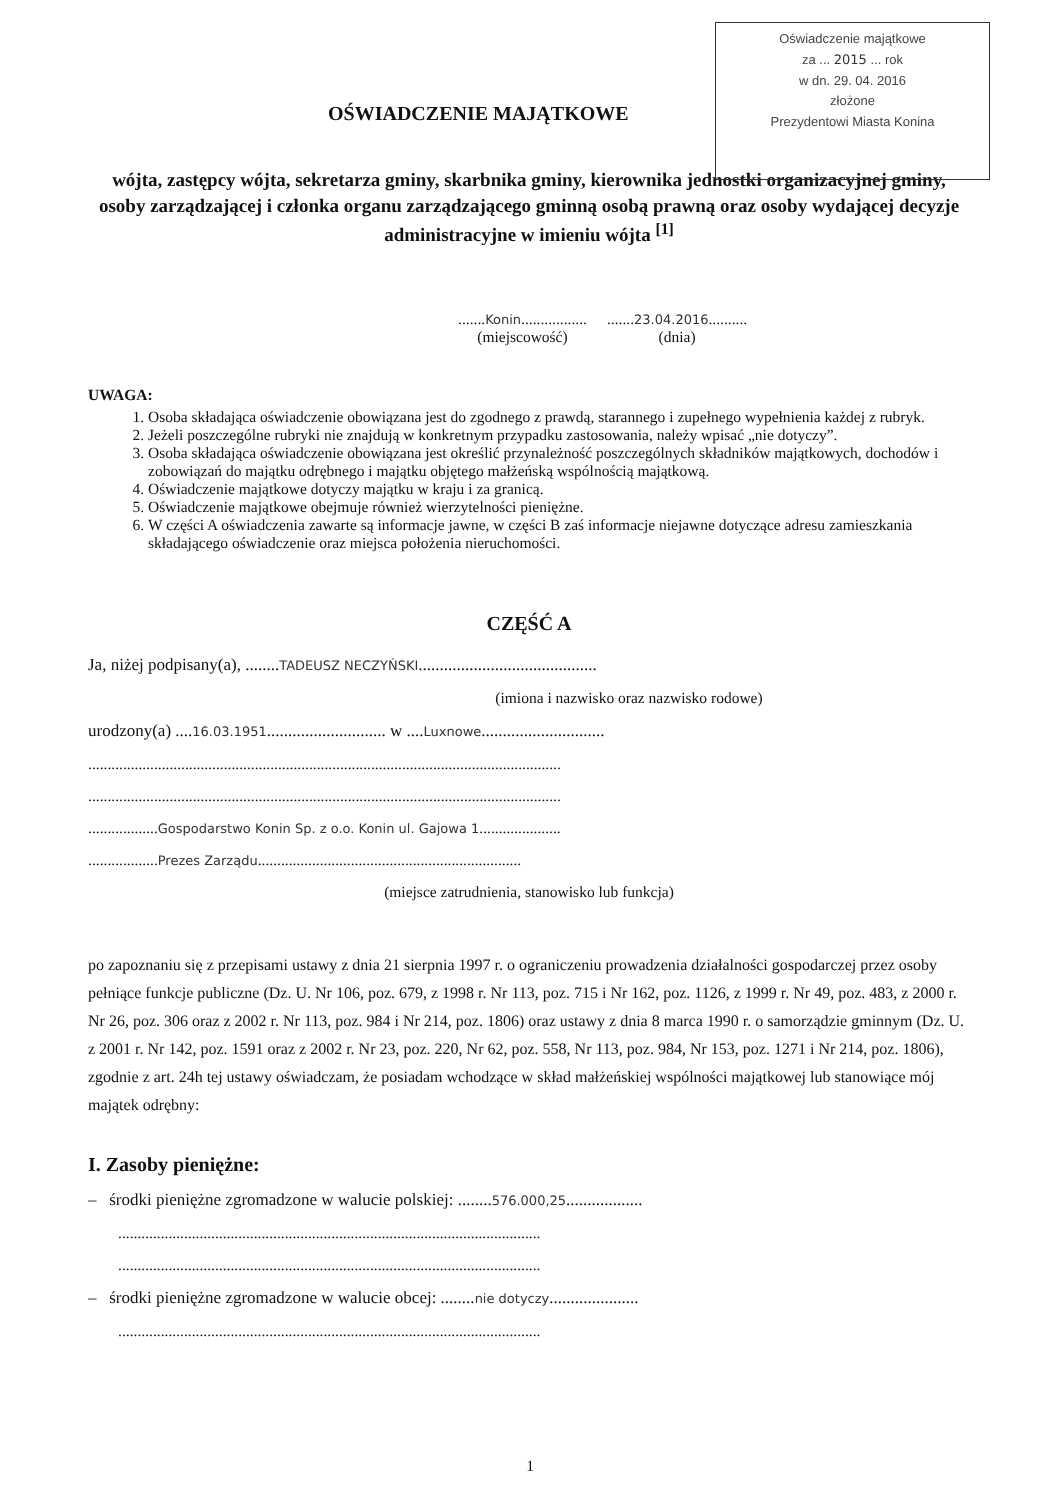Oświadczenie majątkowe
za ... 2015 ... rok
w dn. 29. 04. 2016
złożone
Prezydentowi Miasta Konina
OŚWIADCZENIE MAJĄTKOWE
wójta, zastępcy wójta, sekretarza gminy, skarbnika gminy, kierownika jednostki organizacyjnej gminy, osoby zarządzającej i członka organu zarządzającego gminną osobą prawną oraz osoby wydającej decyzje administracyjne w imieniu wójta <sup>[1]</sup>
.......Konin.................
(miejscowość)
.......23.04.2016..........
(dnia)
UWAGA:
1. Osoba składająca oświadczenie obowiązana jest do zgodnego z prawdą, starannego i zupełnego wypełnienia każdej z rubryk.
2. Jeżeli poszczególne rubryki nie znajdują w konkretnym przypadku zastosowania, należy wpisać „nie dotyczy”.
3. Osoba składająca oświadczenie obowiązana jest określić przynależność poszczególnych składników majątkowych, dochodów i zobowiązań do majątku odrębnego i majątku objętego małżeńską wspólnością majątkową.
4. Oświadczenie majątkowe dotyczy majątku w kraju i za granicą.
5. Oświadczenie majątkowe obejmuje również wierzytelności pieniężne.
6. W części A oświadczenia zawarte są informacje jawne, w części B zaś informacje niejawne dotyczące adresu zamieszkania składającego oświadczenie oraz miejsca położenia nieruchomości.
CZĘŚĆ A
Ja, niżej podpisany(a), ........TADEUSZ NECZYŃSKI..........................................
(imiona i nazwisko oraz nazwisko rodowe)
urodzony(a) ....16.03.1951............................ w ....Luxnowe.............................
..........................................................................................................................
..........................................................................................................................
..................Gospodarstwo Konin Sp. z o.o. Konin ul. Gajowa 1.....................
..................Prezes Zarządu....................................................................
(miejsce zatrudnienia, stanowisko lub funkcja)
po zapoznaniu się z przepisami ustawy z dnia 21 sierpnia 1997 r. o ograniczeniu prowadzenia działalności gospodarczej przez osoby pełniące funkcje publiczne (Dz. U. Nr 106, poz. 679, z 1998 r. Nr 113, poz. 715 i Nr 162, poz. 1126, z 1999 r. Nr 49, poz. 483, z 2000 r. Nr 26, poz. 306 oraz z 2002 r. Nr 113, poz. 984 i Nr 214, poz. 1806) oraz ustawy z dnia 8 marca 1990 r. o samorządzie gminnym (Dz. U. z 2001 r. Nr 142, poz. 1591 oraz z 2002 r. Nr 23, poz. 220, Nr 62, poz. 558, Nr 113, poz. 984, Nr 153, poz. 1271 i Nr 214, poz. 1806), zgodnie z art. 24h tej ustawy oświadczam, że posiadam wchodzące w skład małżeńskiej wspólności majątkowej lub stanowiące mój majątek odrębny:
I. Zasoby pieniężne:
– środki pieniężne zgromadzone w walucie polskiej: ........576.000,25..................
.............................................................................................................
.............................................................................................................
– środki pieniężne zgromadzone w walucie obcej: ........nie dotyczy.....................
.............................................................................................................
1